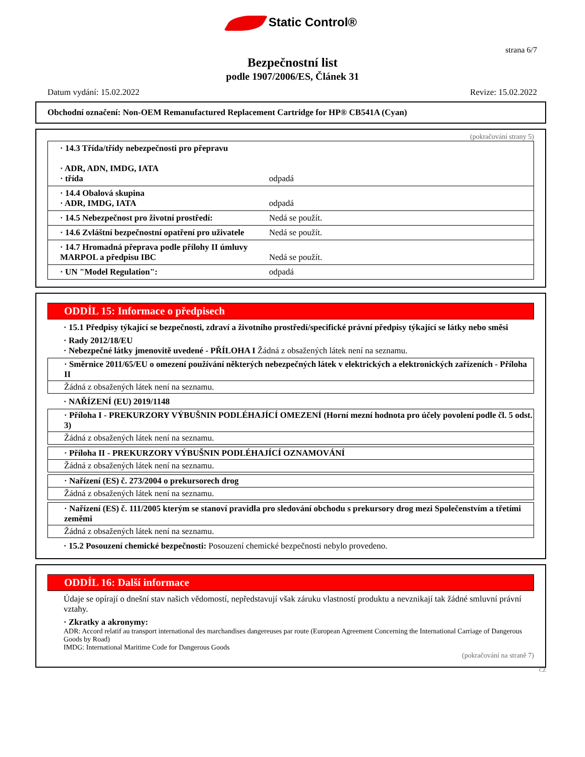Static Control®
strana 6/7
Bezpečnostní list
podle 1907/2006/ES, Článek 31
Datum vydání: 15.02.2022 Revize: 15.02.2022
Obchodní označení: Non-OEM Remanufactured Replacement Cartridge for HP® CB541A (Cyan)
(pokračování strany 5)
| · 14.3 Třída/třídy nebezpečnosti pro přepravu · ADR, ADN, IMDG, IATA · třída | odpadá |
| · 14.4 Obalová skupina · ADR, IMDG, IATA | odpadá |
| · 14.5 Nebezpečnost pro životní prostředí: | Nedá se použít. |
| · 14.6 Zvláštní bezpečnostní opatření pro uživatele | Nedá se použít. |
| · 14.7 Hromadná přeprava podle přílohy II úmluvy MARPOL a předpisu IBC | Nedá se použít. |
| · UN "Model Regulation": | odpadá |
ODDÍL 15: Informace o předpisech
· 15.1 Předpisy týkající se bezpečnosti, zdraví a životního prostředí/specifické právní předpisy týkající se látky nebo směsi
· Rady 2012/18/EU
· Nebezpečné látky jmenovitě uvedené - PŘÍLOHA I Žádná z obsažených látek není na seznamu.
· Směrnice 2011/65/EU o omezení používání některých nebezpečných látek v elektrických a elektronických zařízeních - Příloha II
Žádná z obsažených látek není na seznamu.
· NAŘÍZENÍ (EU) 2019/1148
· Příloha I - PREKURZORY VÝBUŠNIN PODLÉHAJÍCÍ OMEZENÍ (Horní mezní hodnota pro účely povolení podle čl. 5 odst. 3)
Žádná z obsažených látek není na seznamu.
· Příloha II - PREKURZORY VÝBUŠNIN PODLÉHAJÍCÍ OZNAMOVÁNÍ
Žádná z obsažených látek není na seznamu.
· Nařízení (ES) č. 273/2004 o prekursorech drog
Žádná z obsažených látek není na seznamu.
· Nařízení (ES) č. 111/2005 kterým se stanoví pravidla pro sledování obchodu s prekursory drog mezi Společenstvím a třetími zeměmi
Žádná z obsažených látek není na seznamu.
· 15.2 Posouzení chemické bezpečnosti: Posouzení chemické bezpečnosti nebylo provedeno.
ODDÍL 16: Další informace
Údaje se opírají o dnešní stav našich vědomostí, nepředstavují však záruku vlastností produktu a nevznikají tak žádné smluvní právní vztahy.
· Zkratky a akronymy:
ADR: Accord relatif au transport international des marchandises dangereuses par route (European Agreement Concerning the International Carriage of Dangerous Goods by Road)
IMDG: International Maritime Code for Dangerous Goods
(pokračování na straně 7)
CZ